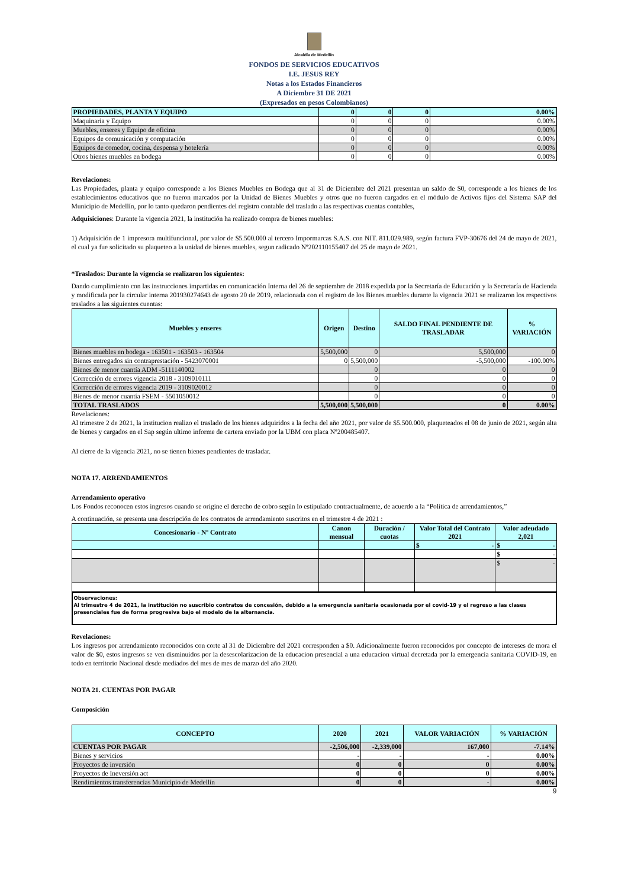Alcaldía de Medellín
FONDOS DE SERVICIOS EDUCATIVOS
I.E. JESUS REY
Notas a los Estados Financieros
A Diciembre 31 DE 2021
(Expresados en pesos Colombianos)
| PROPIEDADES, PLANTA Y EQUIPO | 0 | 0 | 0 | 0.00% |
| Maquinaria y Equipo | 0 | 0 | 0 | 0.00% |
| Muebles, enseres y Equipo de oficina | 0 | 0 | 0 | 0.00% |
| Equipos de comunicación y computación | 0 | 0 | 0 | 0.00% |
| Equipos de comedor, cocina, despensa y hotelería | 0 | 0 | 0 | 0.00% |
| Otros bienes muebles en bodega | 0 | 0 | 0 | 0.00% |
Revelaciones:
Las Propiedades, planta y equipo corresponde a los Bienes Muebles en Bodega que al 31 de Diciembre del 2021 presentan un saldo de $0, corresponde a los bienes de los establecimientos educativos que no fueron marcados por la Unidad de Bienes Muebles y otros que no fueron cargados en el módulo de Activos fijos del Sistema SAP del Municipio de Medellín, por lo tanto quedaron pendientes del registro contable del traslado a las respectivas cuentas contables,
Adquisiciones: Durante la vigencia 2021, la institución ha realizado compra de bienes muebles:
1) Adquisición de 1 impresora multifuncional, por valor de $5.500.000 al tercero Impormarcas S.A.S. con NIT. 811.029.989, según factura FVP-30676 del 24 de mayo de 2021, el cual ya fue solicitado su plaqueteo a la unidad de bienes muebles, segun radicado Nº202110155407 del 25 de mayo de 2021.
*Traslados: Durante la vigencia se realizaron los siguientes:
Dando cumplimiento con las instrucciones impartidas en comunicación Interna del 26 de septiembre de 2018 expedida por la Secretaría de Educación y la Secretaría de Hacienda y modificada por la circular interna 201930274643 de agosto 20 de 2019, relacionada con el registro de los Bienes muebles durante la vigencia 2021 se realizaron los respectivos traslados a las siguientes cuentas:
| Muebles y enseres | Origen | Destino | SALDO FINAL PENDIENTE DE TRASLADAR | % VARIACIÓN |
| --- | --- | --- | --- | --- |
| Bienes muebles en bodega - 163501 - 163503 - 163504 | 5,500,000 | 0 | 5,500,000 | 0 |
| Bienes entregados sin contraprestación - 5423070001 | 0 | 5,500,000 | -5,500,000 | -100.00% |
| Bienes de menor cuantía ADM -5111140002 | | 0 | 0 | 0 |
| Corrección de errores vigencia 2018 - 3109010111 | | 0 | 0 | 0 |
| Corrección de errores vigencia 2019 - 3109020012 | | 0 | 0 | 0 |
| Bienes de menor cuantía FSEM - 5501050012 | | 0 | 0 | 0 |
| TOTAL TRASLADOS | 5,500,000 | 5,500,000 | 0 | 0.00% |
Revelaciones:
Al trimestre 2 de 2021, la institucion realizo el traslado de los bienes adquiridos a la fecha del año 2021, por valor de $5.500.000, plaqueteados el 08 de junio de 2021, según alta de bienes y cargados en el Sap según ultimo informe de cartera enviado por la UBM con placa Nº200485407.
Al cierre de la vigencia 2021, no se tienen bienes pendientes de trasladar.
NOTA 17. ARRENDAMIENTOS
Arrendamiento operativo
Los Fondos reconocen estos ingresos cuando se origine el derecho de cobro según lo estipulado contractualmente, de acuerdo a la “Política de arrendamientos,”
A continuación, se presenta una descripción de los contratos de arrendamiento suscritos en el trimestre 4 de 2021 :
| Concesionario - Nº Contrato | Canon mensual | Duración / cuotas | Valor Total del Contrato 2021 | Valor adeudado 2,021 |
| --- | --- | --- | --- | --- |
| | | | $ - | $ - |
| | | | | $ - |
| | | | | $ - |
Observaciones:
Al trimestre 4 de 2021, la institución no suscribio contratos de concesión, debido a la emergencia sanitaria ocasionada por el covid-19 y el regreso a las clases presenciales fue de forma progresiva bajo el modelo de la alternancia.
Revelaciones:
Los ingresos por arrendamiento reconocidos con corte al 31 de Diciembre del 2021 corresponden a $0. Adicionalmente fueron reconocidos por concepto de intereses de mora el valor de $0, estos ingresos se ven disminuidos por la desescolarizacion de la educacion presencial a una educacion virtual decretada por la emergencia sanitaria COVID-19, en todo en territorio Nacional desde mediados del mes de mes de marzo del año 2020.
NOTA 21. CUENTAS POR PAGAR
Composición
| CONCEPTO | 2020 | 2021 | VALOR VARIACIÓN | % VARIACIÓN |
| --- | --- | --- | --- | --- |
| CUENTAS POR PAGAR | -2,506,000 | -2,339,000 | 167,000 | -7.14% |
| Bienes y servicios | - | - | - | 0.00% |
| Proyectos de inversión | 0 | 0 | 0 | 0.00% |
| Proyectos de Ineversión act | 0 | 0 | 0 | 0.00% |
| Rendimientos transferencias Municipio de Medellín | 0 | 0 | - | 0.00% |
9